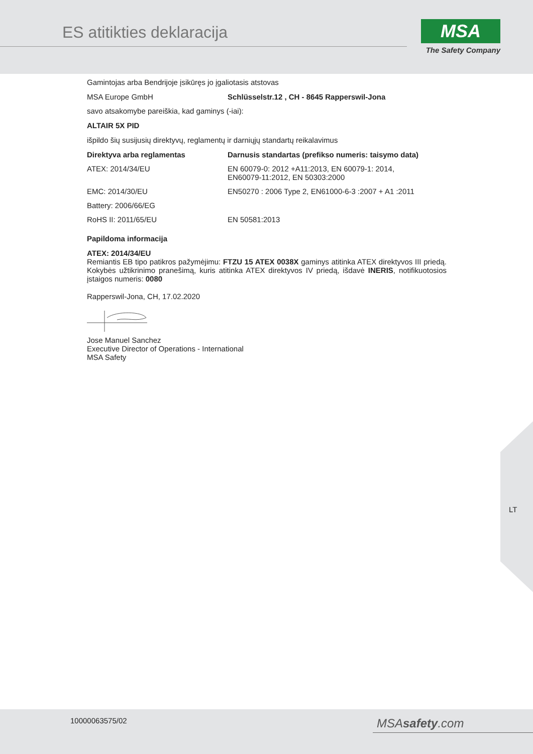ES atitikties deklaracija
MSA
The Safety Company
Gamintojas arba Bendrijoje įsikūręs jo įgaliotasis atstovas
| MSA Europe GmbH | Schlüsselstr.12 , CH - 8645 Rapperswil-Jona |
savo atsakomybe pareiškia, kad gaminys (-iai):
ALTAIR 5X PID
išpildo šių susijusių direktyvų, reglamentų ir darniųjų standartų reikalavimus
| Direktyva arba reglamentas | Darnusis standartas (prefikso numeris: taisymo data) |
| --- | --- |
| ATEX: 2014/34/EU | EN 60079-0: 2012 +A11:2013, EN 60079-1: 2014, EN60079-11:2012, EN 50303:2000 |
| EMC: 2014/30/EU | EN50270 : 2006 Type 2, EN61000-6-3 :2007 + A1 :2011 |
| Battery: 2006/66/EG | |
| RoHS II: 2011/65/EU | EN 50581:2013 |
Papildoma informacija
ATEX: 2014/34/EU
Remiantis EB tipo patikros pažymėjimu: FTZU 15 ATEX 0038X gaminys atitinka ATEX direktyvos III priedą. Kokybės užtikrinimo pranešimą, kuris atitinka ATEX direktyvos IV priedą, išdavė INERIS, notifikuotosios įstaigos numeris: 0080
Rapperswil-Jona, CH, 17.02.2020
Jose Manuel Sanchez
Executive Director of Operations - International
MSA Safety
LT
10000063575/02 MSAsafety.com